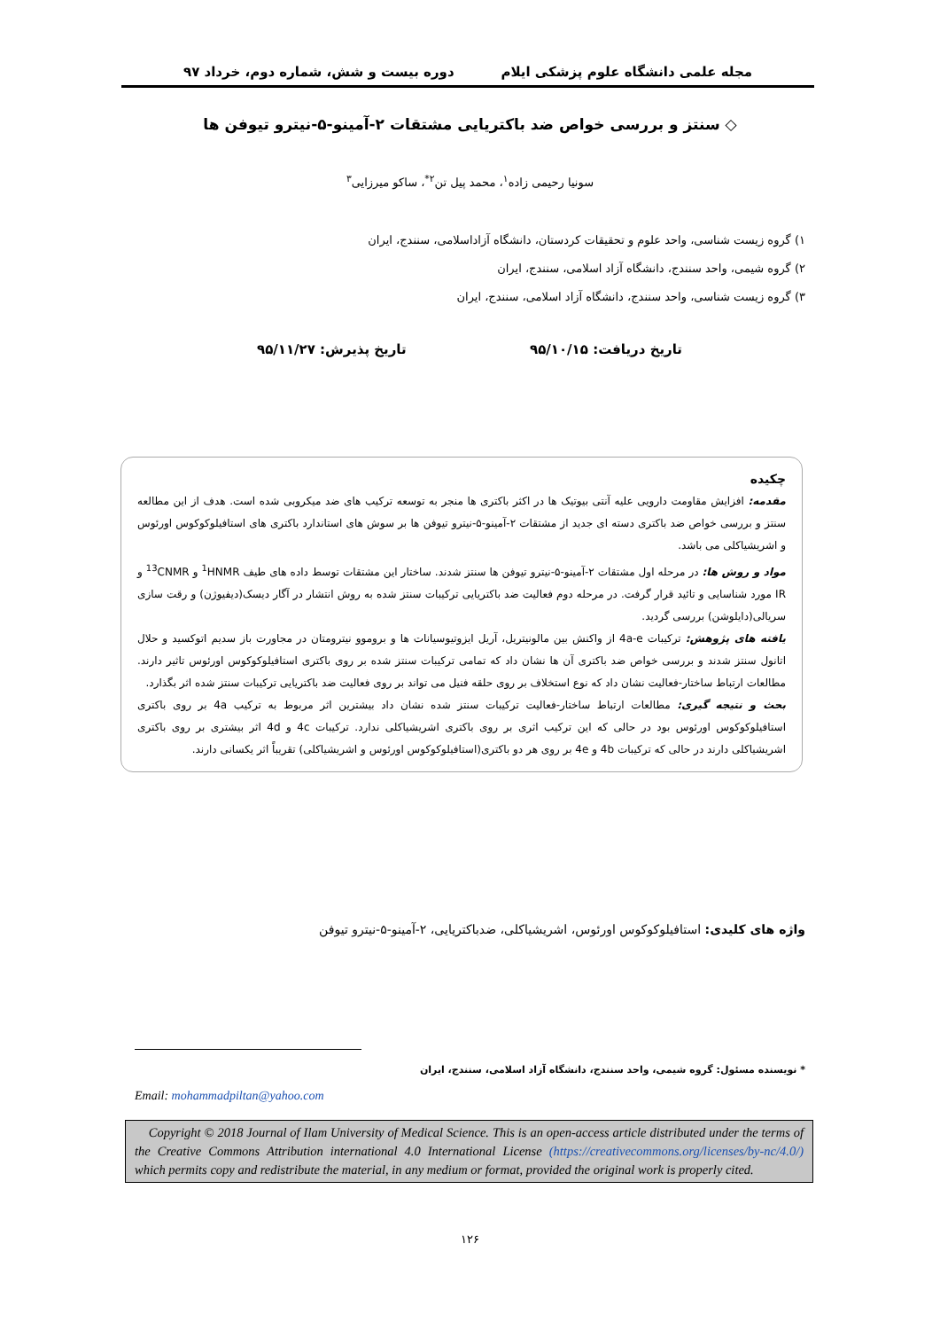مجله علمی دانشگاه علوم پزشکی ایلام دوره بیست و شش، شماره دوم، خرداد ۹۷
◇ سنتز و بررسی خواص ضد باکتریایی مشتقات ۲-آمینو-۵-نیترو تیوفن ها
سونیا رحیمی زاده<sup>۱</sup>، محمد پیل تن<sup>۲*</sup>، ساکو میرزایی<sup>۳</sup>
۱) گروه زیست شناسی، واحد علوم و تحقیقات کردستان، دانشگاه آزاداسلامی، سنندج، ایران
۲) گروه شیمی، واحد سنندج، دانشگاه آزاد اسلامی، سنندج، ایران
۳) گروه زیست شناسی، واحد سنندج، دانشگاه آزاد اسلامی، سنندج، ایران
تاریخ دریافت: ۹۵/۱۰/۱۵ تاریخ پذیرش: ۹۵/۱۱/۲۷
چکیده
مقدمه: افزایش مقاومت دارویی علیه آنتی بیوتیک ها در اکثر باکتری ها منجر به توسعه ترکیب های ضد میکروبی شده است. هدف از این مطالعه سنتز و بررسی خواص ضد باکتری دسته ای جدید از مشتقات ۲-آمینو-۵-نیترو تیوفن ها بر سوش های استاندارد باکتری های استافیلوکوکوس اورئوس و اشریشیاکلی می باشد.
مواد و روش ها: در مرحله اول مشتقات ۲-آمینو-۵-نیترو تیوفن ها سنتز شدند. ساختار این مشتقات توسط داده های طیف <sup>1</sup>HNMR و <sup>13</sup>CNMR و IR مورد شناسایی و تائید قرار گرفت. در مرحله دوم فعالیت ضد باکتریایی ترکیبات سنتز شده به روش انتشار در آگار دیسک(دیفیوژن) و رقت سازی سریالی(دایلوشن) بررسی گردید.
یافته های پژوهش: ترکیبات 4a-e از واکنش بین مالونیتریل، آریل ایزوتیوسیانات ها و بروموو نیترومتان در مجاورت باز سدیم اتوکسید و حلال اتانول سنتز شدند و بررسی خواص ضد باکتری آن ها نشان داد که تمامی ترکیبات سنتز شده بر روی باکتری استافیلوکوکوس اورئوس تاثیر دارند. مطالعات ارتباط ساختار-فعالیت نشان داد که نوع استخلاف بر روی حلقه فنیل می تواند بر روی فعالیت ضد باکتریایی ترکیبات سنتز شده اثر بگذارد.
بحث و نتیجه گیری: مطالعات ارتباط ساختار-فعالیت ترکیبات سنتز شده نشان داد بیشترین اثر مربوط به ترکیب 4a بر روی باکتری استافیلوکوکوس اورئوس بود در حالی که این ترکیب اثری بر روی باکتری اشریشیاکلی ندارد. ترکیبات 4c و 4d اثر بیشتری بر روی باکتری اشریشیاکلی دارند در حالی که ترکیبات 4b و 4e بر روی هر دو باکتری(استافیلوکوکوس اورئوس و اشریشیاکلی) تقریباً اثر یکسانی دارند.
واژه های کلیدی: استافیلوکوکوس اورئوس، اشریشیاکلی، ضدباکتریایی، ۲-آمینو-۵-نیترو تیوفن
* نویسنده مسئول: گروه شیمی، واحد سنندج، دانشگاه آزاد اسلامی، سنندج، ایران
Email: mohammadpiltan@yahoo.com
Copyright © 2018 Journal of Ilam University of Medical Science. This is an open-access article distributed under the terms of the Creative Commons Attribution international 4.0 International License (https://creativecommons.org/licenses/by-nc/4.0/) which permits copy and redistribute the material, in any medium or format, provided the original work is properly cited.
۱۲۶